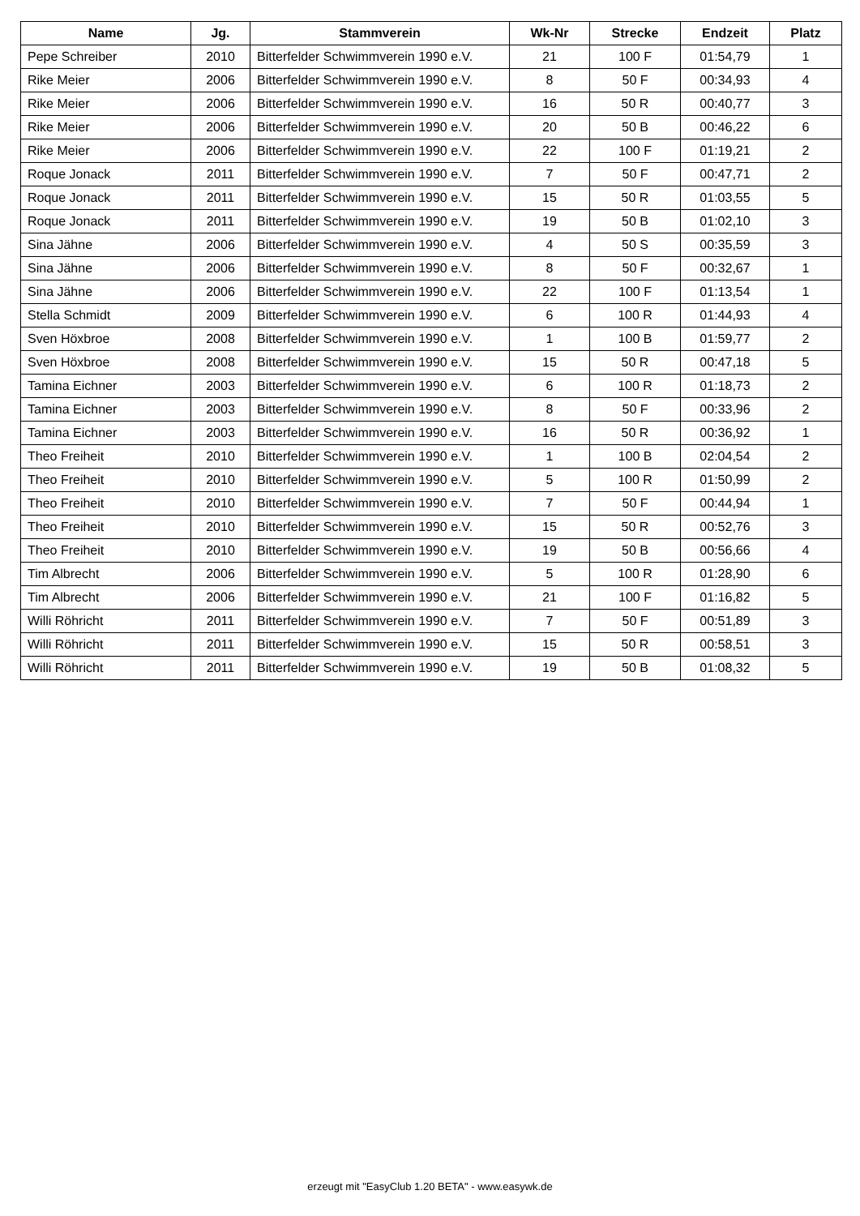| Name | Jg. | Stammverein | Wk-Nr | Strecke | Endzeit | Platz |
| --- | --- | --- | --- | --- | --- | --- |
| Pepe Schreiber | 2010 | Bitterfelder Schwimmverein 1990 e.V. | 21 | 100 F | 01:54,79 | 1 |
| Rike Meier | 2006 | Bitterfelder Schwimmverein 1990 e.V. | 8 | 50 F | 00:34,93 | 4 |
| Rike Meier | 2006 | Bitterfelder Schwimmverein 1990 e.V. | 16 | 50 R | 00:40,77 | 3 |
| Rike Meier | 2006 | Bitterfelder Schwimmverein 1990 e.V. | 20 | 50 B | 00:46,22 | 6 |
| Rike Meier | 2006 | Bitterfelder Schwimmverein 1990 e.V. | 22 | 100 F | 01:19,21 | 2 |
| Roque Jonack | 2011 | Bitterfelder Schwimmverein 1990 e.V. | 7 | 50 F | 00:47,71 | 2 |
| Roque Jonack | 2011 | Bitterfelder Schwimmverein 1990 e.V. | 15 | 50 R | 01:03,55 | 5 |
| Roque Jonack | 2011 | Bitterfelder Schwimmverein 1990 e.V. | 19 | 50 B | 01:02,10 | 3 |
| Sina Jähne | 2006 | Bitterfelder Schwimmverein 1990 e.V. | 4 | 50 S | 00:35,59 | 3 |
| Sina Jähne | 2006 | Bitterfelder Schwimmverein 1990 e.V. | 8 | 50 F | 00:32,67 | 1 |
| Sina Jähne | 2006 | Bitterfelder Schwimmverein 1990 e.V. | 22 | 100 F | 01:13,54 | 1 |
| Stella Schmidt | 2009 | Bitterfelder Schwimmverein 1990 e.V. | 6 | 100 R | 01:44,93 | 4 |
| Sven Höxbroe | 2008 | Bitterfelder Schwimmverein 1990 e.V. | 1 | 100 B | 01:59,77 | 2 |
| Sven Höxbroe | 2008 | Bitterfelder Schwimmverein 1990 e.V. | 15 | 50 R | 00:47,18 | 5 |
| Tamina Eichner | 2003 | Bitterfelder Schwimmverein 1990 e.V. | 6 | 100 R | 01:18,73 | 2 |
| Tamina Eichner | 2003 | Bitterfelder Schwimmverein 1990 e.V. | 8 | 50 F | 00:33,96 | 2 |
| Tamina Eichner | 2003 | Bitterfelder Schwimmverein 1990 e.V. | 16 | 50 R | 00:36,92 | 1 |
| Theo Freiheit | 2010 | Bitterfelder Schwimmverein 1990 e.V. | 1 | 100 B | 02:04,54 | 2 |
| Theo Freiheit | 2010 | Bitterfelder Schwimmverein 1990 e.V. | 5 | 100 R | 01:50,99 | 2 |
| Theo Freiheit | 2010 | Bitterfelder Schwimmverein 1990 e.V. | 7 | 50 F | 00:44,94 | 1 |
| Theo Freiheit | 2010 | Bitterfelder Schwimmverein 1990 e.V. | 15 | 50 R | 00:52,76 | 3 |
| Theo Freiheit | 2010 | Bitterfelder Schwimmverein 1990 e.V. | 19 | 50 B | 00:56,66 | 4 |
| Tim Albrecht | 2006 | Bitterfelder Schwimmverein 1990 e.V. | 5 | 100 R | 01:28,90 | 6 |
| Tim Albrecht | 2006 | Bitterfelder Schwimmverein 1990 e.V. | 21 | 100 F | 01:16,82 | 5 |
| Willi Röhricht | 2011 | Bitterfelder Schwimmverein 1990 e.V. | 7 | 50 F | 00:51,89 | 3 |
| Willi Röhricht | 2011 | Bitterfelder Schwimmverein 1990 e.V. | 15 | 50 R | 00:58,51 | 3 |
| Willi Röhricht | 2011 | Bitterfelder Schwimmverein 1990 e.V. | 19 | 50 B | 01:08,32 | 5 |
erzeugt mit "EasyClub 1.20 BETA" - www.easywk.de